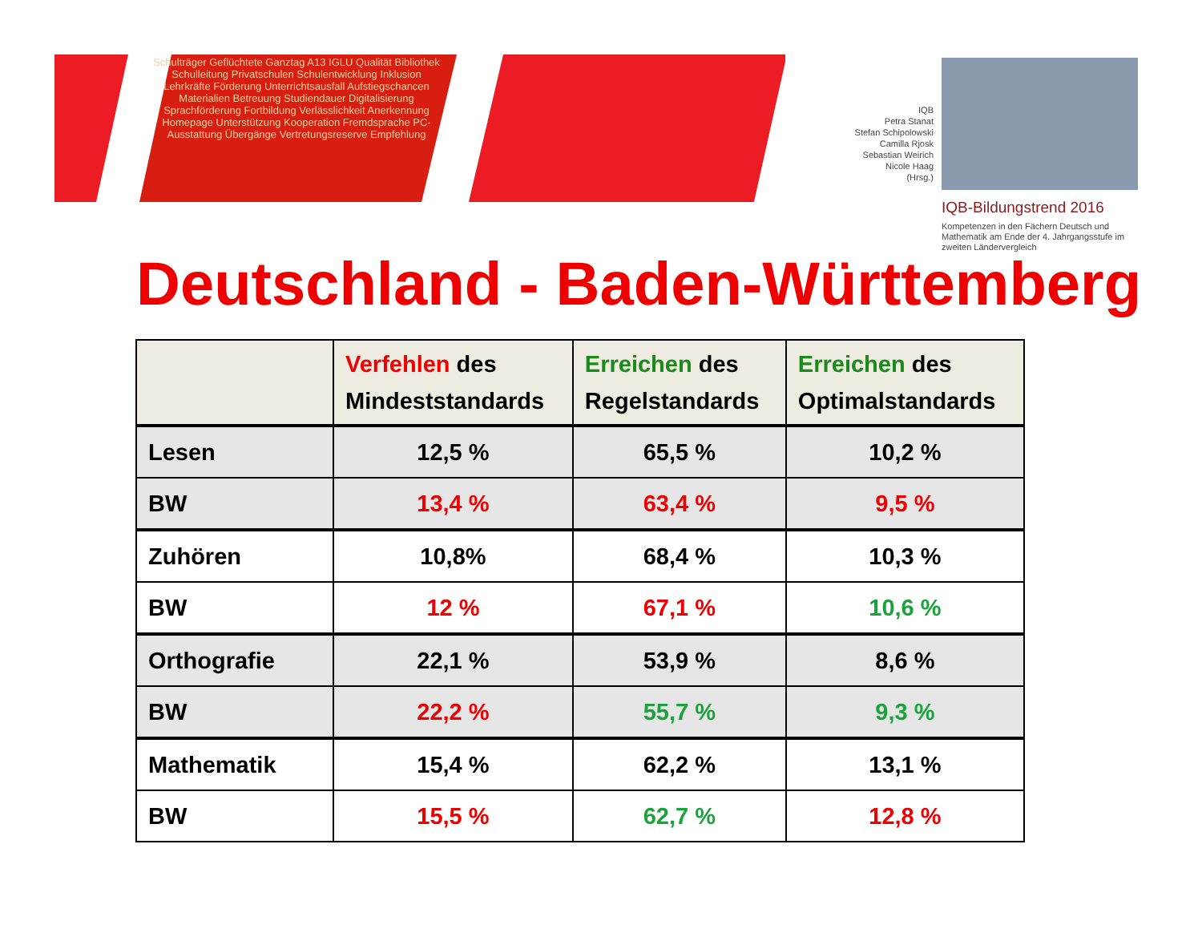Schulträger Geflüchtete Ganztag A13 IGLU Qualität Bibliothek Schulleitung Privatschulen Schulentwicklung Inklusion Lehrkräfte Förderung Unterrichtsausfall Aufstiegschancen Materialien Betreuung Studiendauer Digitalisierung Sprachförderung Fortbildung Verlässlichkeit Anerkennung Homepage Unterstützung Kooperation Fremdsprache PC-Ausstattung Übergänge Vertretungsreserve Empfehlung
IQB
Petra Stanat
Stefan Schipolowski
Camilla Rjosk
Sebastian Weirich
Nicole Haag
(Hrsg.)
IQB-Bildungstrend 2016
Kompetenzen in den Fächern Deutsch und Mathematik am Ende der 4. Jahrgangsstufe im zweiten Ländervergleich
Deutschland - Baden-Württemberg
| | Verfehlen des Mindeststandards | Erreichen des Regelstandards | Erreichen des Optimalstandards |
| --- | --- | --- | --- |
| Lesen | 12,5 % | 65,5 % | 10,2 % |
| BW | 13,4 % | 63,4 % | 9,5 % |
| Zuhören | 10,8% | 68,4 % | 10,3 % |
| BW | 12 % | 67,1 % | 10,6 % |
| Orthografie | 22,1 % | 53,9 % | 8,6 % |
| BW | 22,2 % | 55,7 % | 9,3 % |
| Mathematik | 15,4 % | 62,2 % | 13,1 % |
| BW | 15,5 % | 62,7 % | 12,8 % |